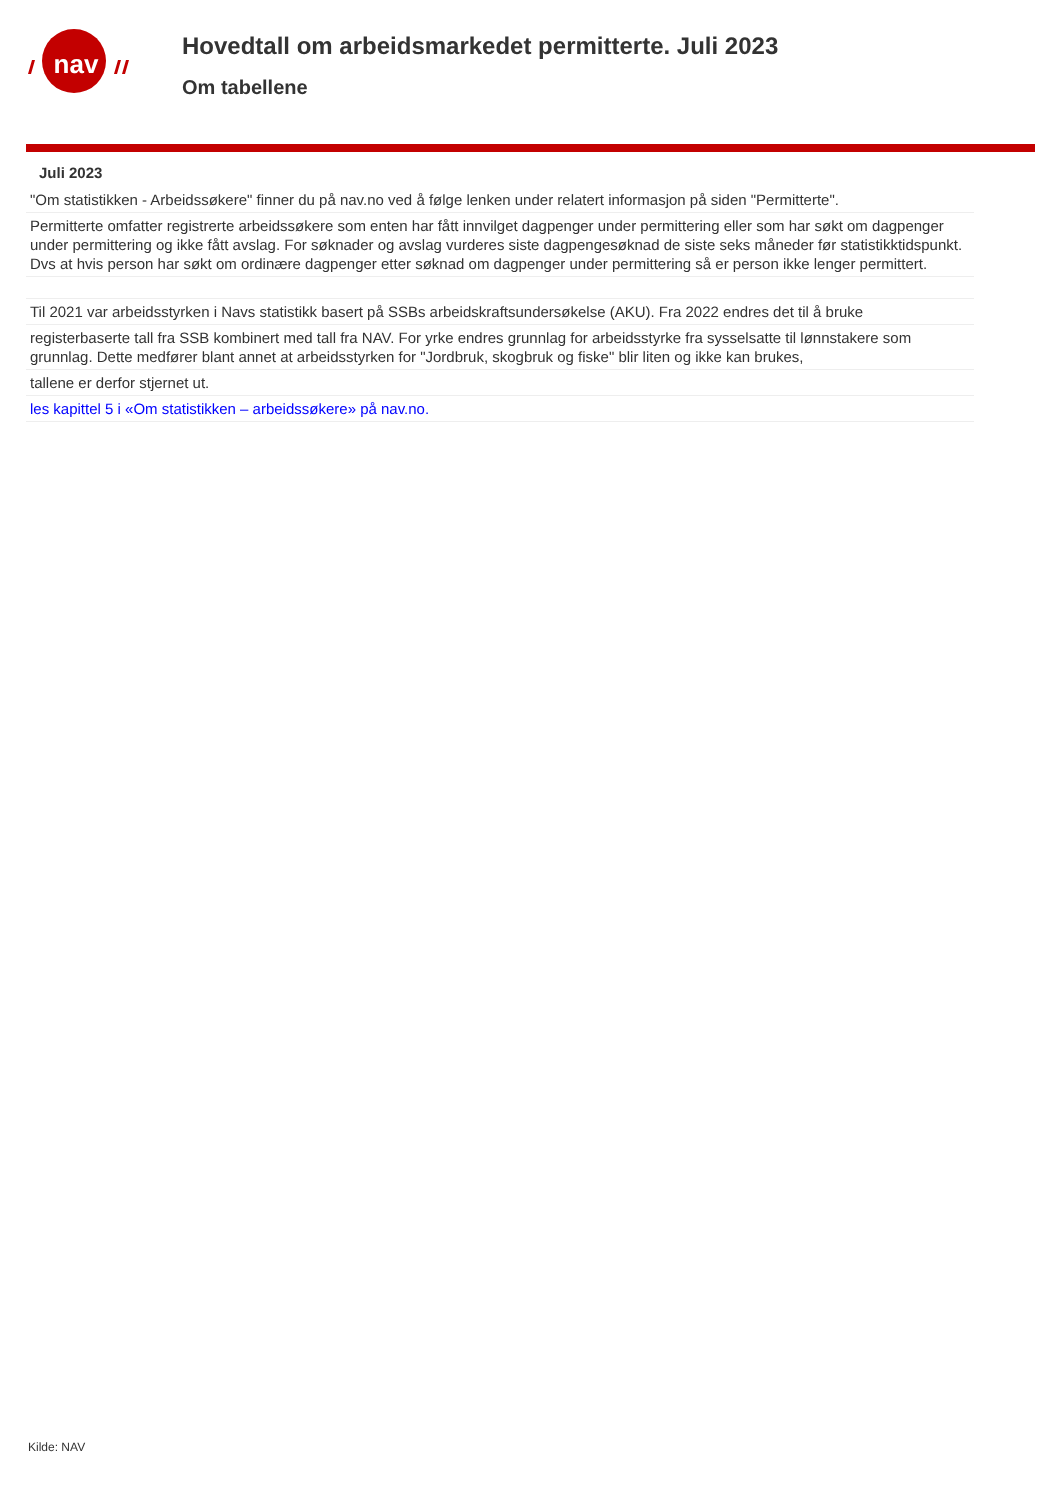nav
Hovedtall om arbeidsmarkedet permitterte. Juli 2023
Om tabellene
Juli 2023
"Om statistikken - Arbeidssøkere" finner du på nav.no ved å følge lenken under relatert informasjon på siden "Permitterte".
Permitterte omfatter registrerte arbeidssøkere som enten har fått innvilget dagpenger under permittering eller som har søkt om dagpenger under permittering og ikke fått avslag. For søknader og avslag vurderes siste dagpengesøknad de siste seks måneder før statistikktidspunkt. Dvs at hvis person har søkt om ordinære dagpenger etter søknad om dagpenger under permittering så er person ikke lenger permittert.
Til 2021 var arbeidsstyrken i Navs statistikk basert på SSBs arbeidskraftsundersøkelse (AKU). Fra 2022 endres det til å bruke
registerbaserte tall fra SSB kombinert med tall fra NAV. For yrke endres grunnlag for arbeidsstyrke fra sysselsatte til lønnstakere som grunnlag. Dette medfører blant annet at arbeidsstyrken for "Jordbruk, skogbruk og fiske" blir liten og ikke kan brukes,
tallene er derfor stjernet ut.
les kapittel 5 i «Om statistikken – arbeidssøkere» på nav.no.
Kilde: NAV